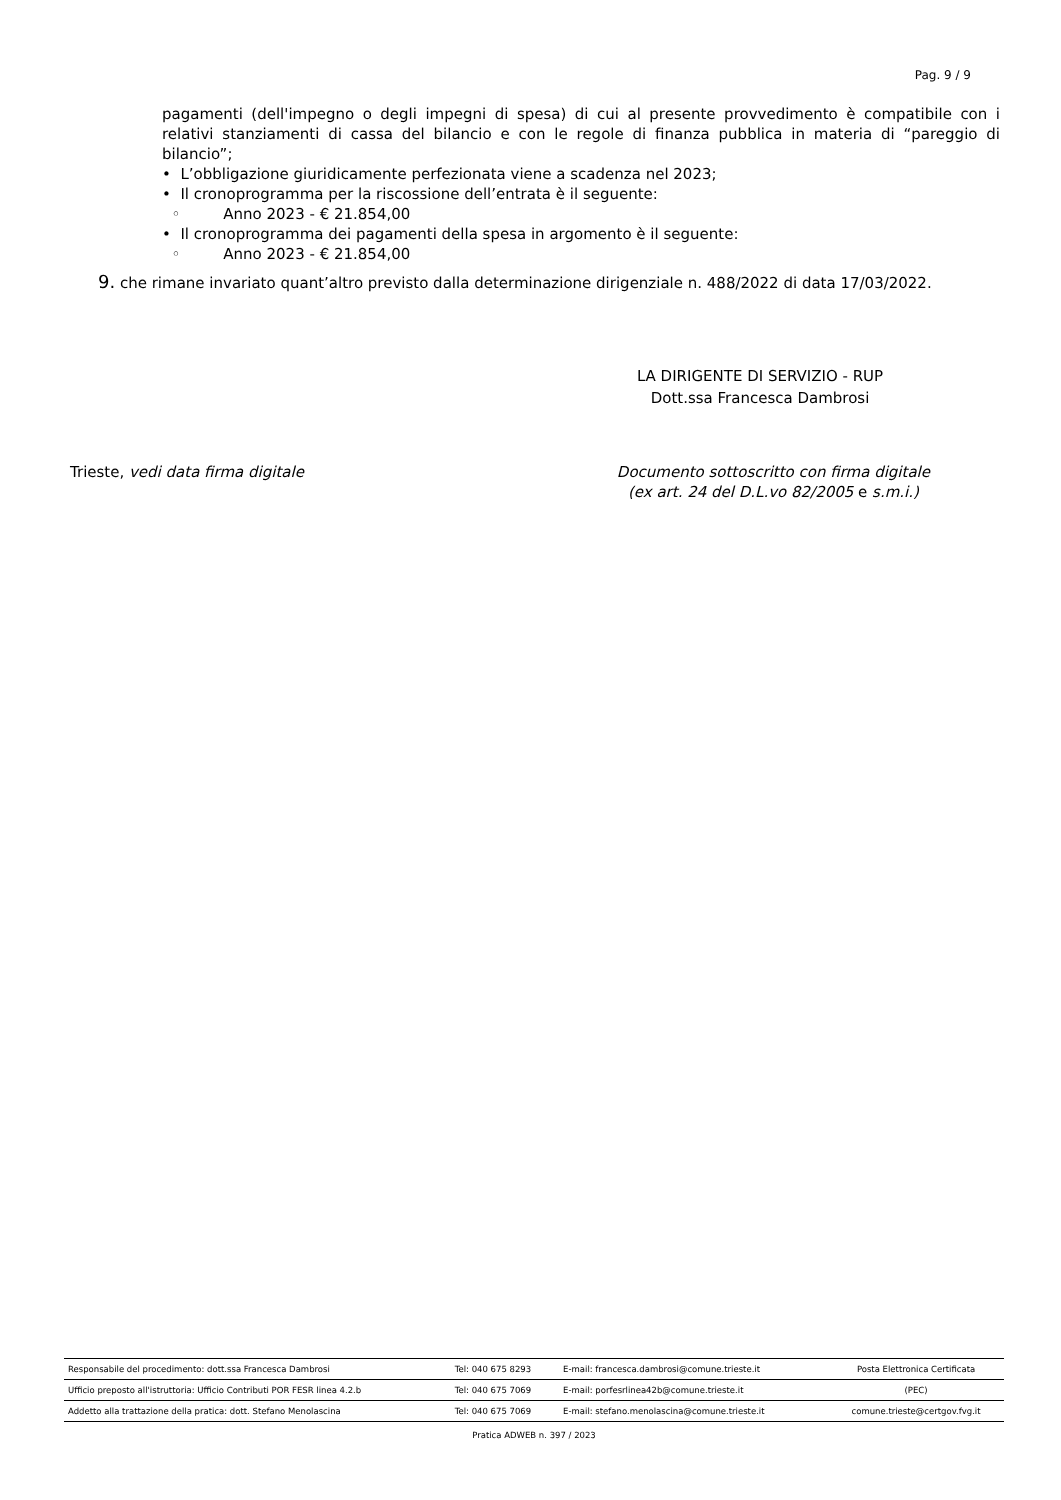Pag. 9 / 9
pagamenti (dell'impegno o degli impegni di spesa) di cui al presente provvedimento è compatibile con i relativi stanziamenti di cassa del bilancio e con le regole di finanza pubblica in materia di “pareggio di bilancio”;
• L’obbligazione giuridicamente perfezionata viene a scadenza nel 2023;
• Il cronoprogramma per la riscossione dell’entrata è il seguente:
◦ Anno 2023 - € 21.854,00
• Il cronoprogramma dei pagamenti della spesa in argomento è il seguente:
◦ Anno 2023 - € 21.854,00
9. che rimane invariato quant’altro previsto dalla determinazione dirigenziale n. 488/2022 di data 17/03/2022.
LA DIRIGENTE DI SERVIZIO - RUP
Dott.ssa Francesca Dambrosi
Trieste, vedi data firma digitale
Documento sottoscritto con firma digitale
(ex art. 24 del D.L.vo 82/2005 e s.m.i.)
| Responsabile del procedimento: dott.ssa Francesca Dambrosi | Tel: 040 675 8293 | E-mail: francesca.dambrosi@comune.trieste.it | Posta Elettronica Certificata |
| Ufficio preposto all'istruttoria: Ufficio Contributi POR FESR linea 4.2.b | Tel: 040 675 7069 | E-mail: porfesrlinea42b@comune.trieste.it | (PEC) |
| Addetto alla trattazione della pratica: dott. Stefano Menolascina | Tel: 040 675 7069 | E-mail: stefano.menolascina@comune.trieste.it | comune.trieste@certgov.fvg.it |
Pratica ADWEB n. 397 / 2023